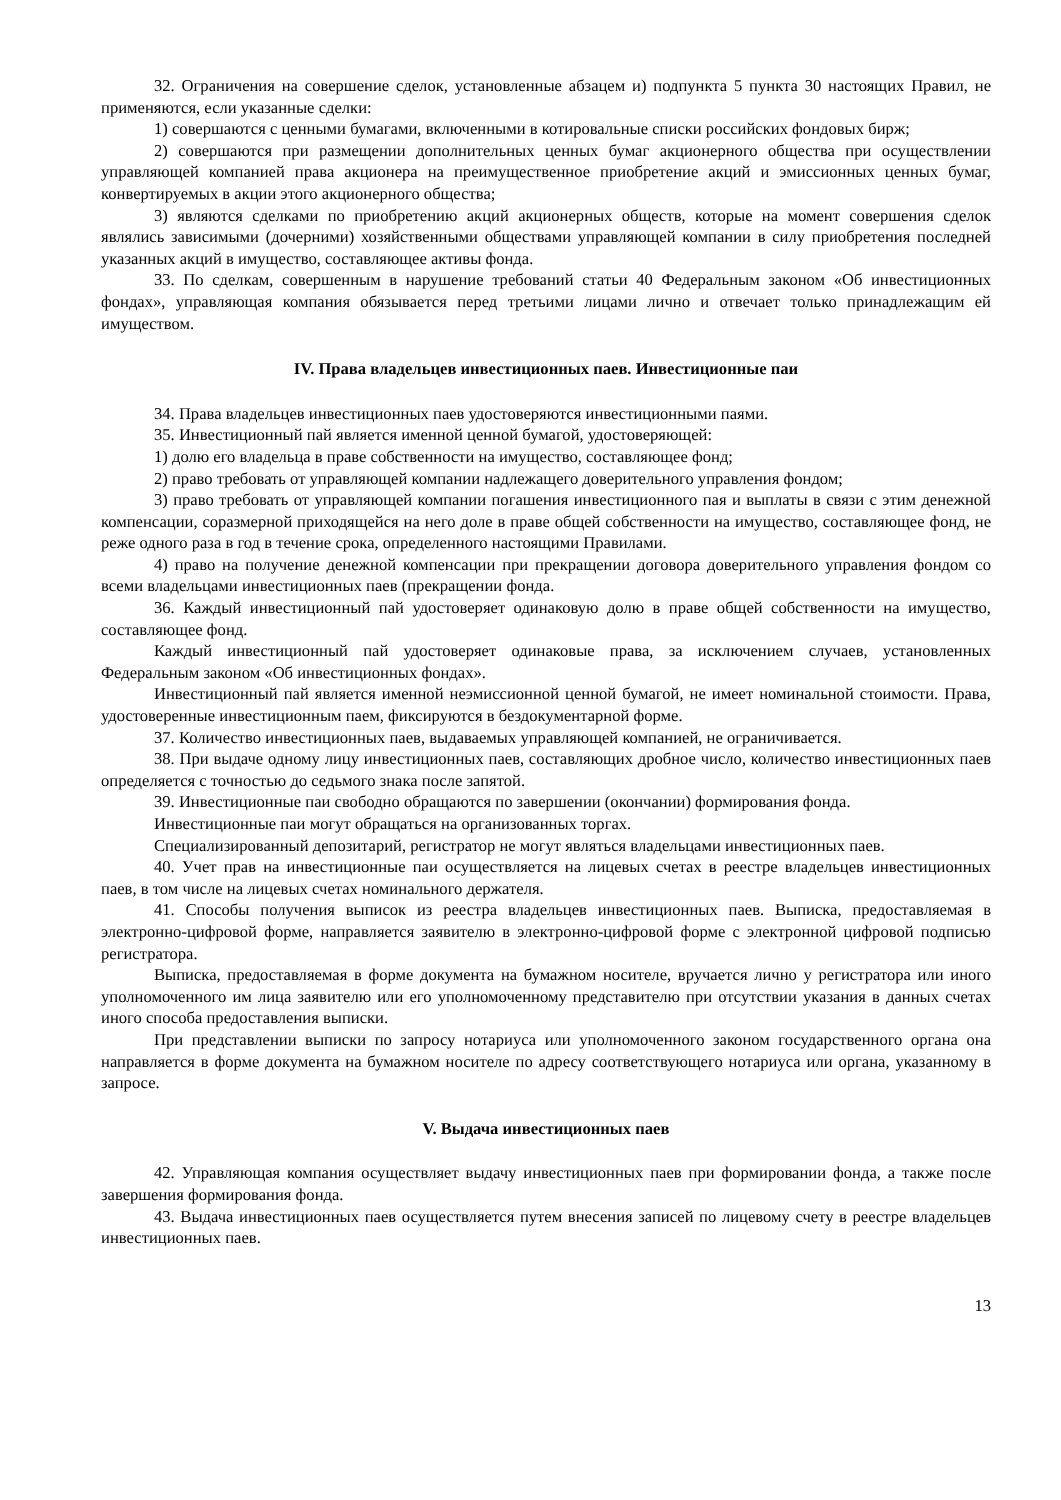32. Ограничения на совершение сделок, установленные абзацем и) подпункта 5 пункта 30 настоящих Правил, не применяются, если указанные сделки:
1) совершаются с ценными бумагами, включенными в котировальные списки российских фондовых бирж;
2) совершаются при размещении дополнительных ценных бумаг акционерного общества при осуществлении управляющей компанией права акционера на преимущественное приобретение акций и эмиссионных ценных бумаг, конвертируемых в акции этого акционерного общества;
3) являются сделками по приобретению акций акционерных обществ, которые на момент совершения сделок являлись зависимыми (дочерними) хозяйственными обществами управляющей компании в силу приобретения последней указанных акций в имущество, составляющее активы фонда.
33. По сделкам, совершенным в нарушение требований статьи 40 Федеральным законом «Об инвестиционных фондах», управляющая компания обязывается перед третьими лицами лично и отвечает только принадлежащим ей имуществом.
IV. Права владельцев инвестиционных паев. Инвестиционные паи
34. Права владельцев инвестиционных паев удостоверяются инвестиционными паями.
35. Инвестиционный пай является именной ценной бумагой, удостоверяющей:
1) долю его владельца в праве собственности на имущество, составляющее фонд;
2) право требовать от управляющей компании надлежащего доверительного управления фондом;
3) право требовать от управляющей компании погашения инвестиционного пая и выплаты в связи с этим денежной компенсации, соразмерной приходящейся на него доле в праве общей собственности на имущество, составляющее фонд, не реже одного раза в год в течение срока, определенного настоящими Правилами.
4) право на получение денежной компенсации при прекращении договора доверительного управления фондом со всеми владельцами инвестиционных паев (прекращении фонда.
36. Каждый инвестиционный пай удостоверяет одинаковую долю в праве общей собственности на имущество, составляющее фонд.
Каждый инвестиционный пай удостоверяет одинаковые права, за исключением случаев, установленных Федеральным законом «Об инвестиционных фондах».
Инвестиционный пай является именной неэмиссионной ценной бумагой, не имеет номинальной стоимости. Права, удостоверенные инвестиционным паем, фиксируются в бездокументарной форме.
37. Количество инвестиционных паев, выдаваемых управляющей компанией, не ограничивается.
38. При выдаче одному лицу инвестиционных паев, составляющих дробное число, количество инвестиционных паев определяется с точностью до седьмого знака после запятой.
39. Инвестиционные паи свободно обращаются по завершении (окончании) формирования фонда.
Инвестиционные паи могут обращаться на организованных торгах.
Специализированный депозитарий, регистратор не могут являться владельцами инвестиционных паев.
40. Учет прав на инвестиционные паи осуществляется на лицевых счетах в реестре владельцев инвестиционных паев, в том числе на лицевых счетах номинального держателя.
41. Способы получения выписок из реестра владельцев инвестиционных паев. Выписка, предоставляемая в электронно-цифровой форме, направляется заявителю в электронно-цифровой форме с электронной цифровой подписью регистратора.
Выписка, предоставляемая в форме документа на бумажном носителе, вручается лично у регистратора или иного уполномоченного им лица заявителю или его уполномоченному представителю при отсутствии указания в данных счетах иного способа предоставления выписки.
При представлении выписки по запросу нотариуса или уполномоченного законом государственного органа она направляется в форме документа на бумажном носителе по адресу соответствующего нотариуса или органа, указанному в запросе.
V. Выдача инвестиционных паев
42. Управляющая компания осуществляет выдачу инвестиционных паев при формировании фонда, а также после завершения формирования фонда.
43. Выдача инвестиционных паев осуществляется путем внесения записей по лицевому счету в реестре владельцев инвестиционных паев.
13